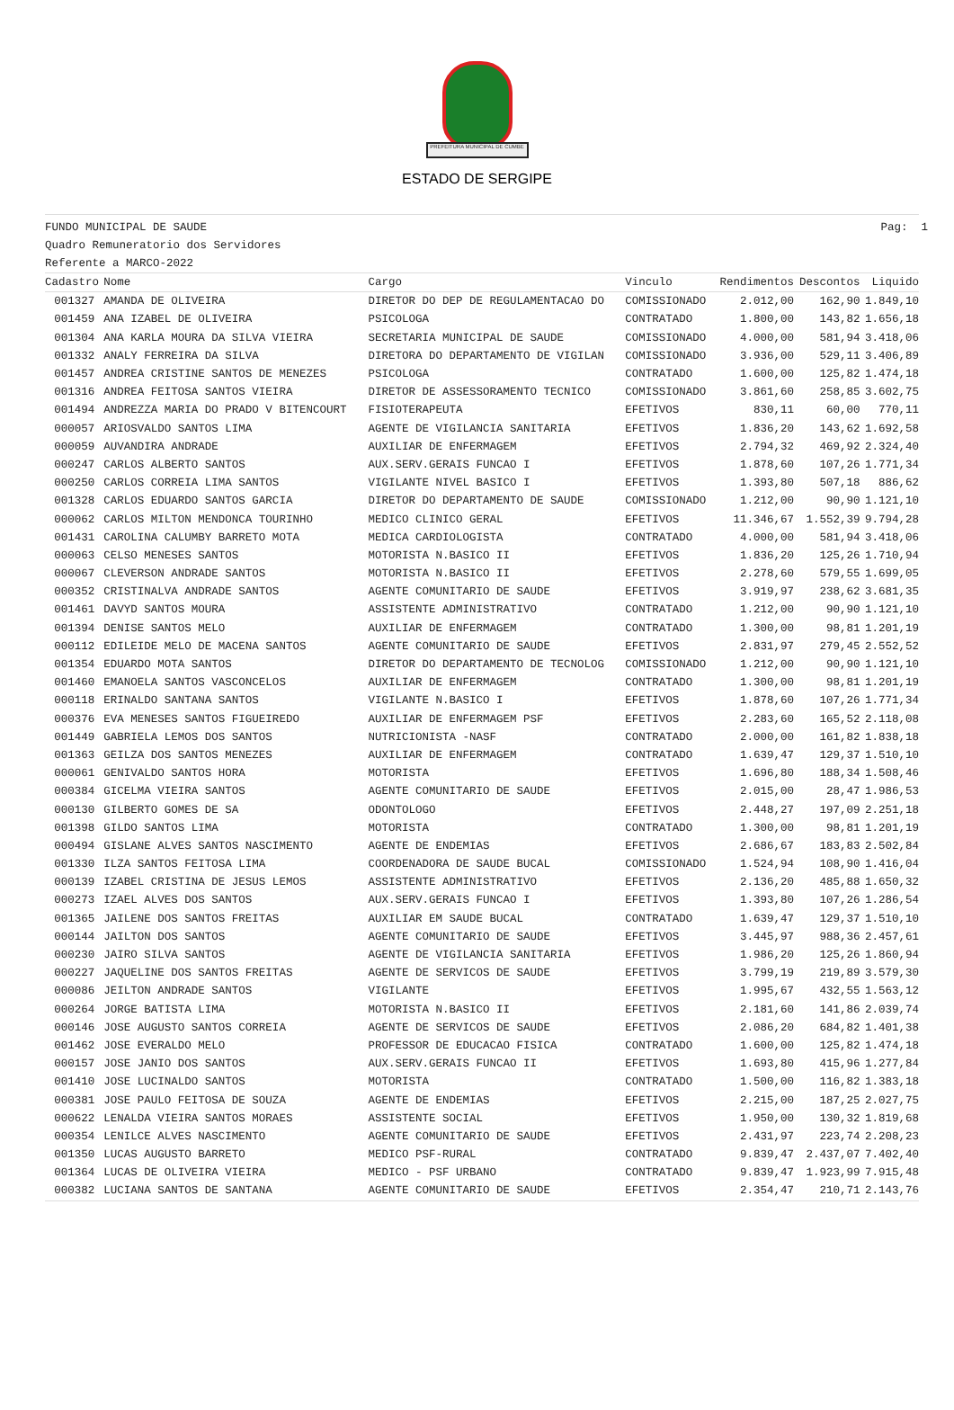PREFEITURA MUNICIPAL DE CUMBE
ESTADO DE SERGIPE
Pag: 1 FUNDO MUNICIPAL DE SAUDE
Quadro Remuneratorio dos Servidores
Referente a MARCO-2022
| Cadastro | Nome | Cargo | Vinculo | Rendimentos | Descontos | Liquido |
| --- | --- | --- | --- | --- | --- | --- |
| 001327 | AMANDA DE OLIVEIRA | DIRETOR DO DEP DE REGULAMENTACAO DO | COMISSIONADO | 2.012,00 | 162,90 | 1.849,10 |
| 001459 | ANA IZABEL DE OLIVEIRA | PSICOLOGA | CONTRATADO | 1.800,00 | 143,82 | 1.656,18 |
| 001304 | ANA KARLA MOURA DA SILVA VIEIRA | SECRETARIA MUNICIPAL DE SAUDE | COMISSIONADO | 4.000,00 | 581,94 | 3.418,06 |
| 001332 | ANALY FERREIRA DA SILVA | DIRETORA DO DEPARTAMENTO DE VIGILAN | COMISSIONADO | 3.936,00 | 529,11 | 3.406,89 |
| 001457 | ANDREA CRISTINE SANTOS DE MENEZES | PSICOLOGA | CONTRATADO | 1.600,00 | 125,82 | 1.474,18 |
| 001316 | ANDREA FEITOSA SANTOS VIEIRA | DIRETOR DE ASSESSORAMENTO TECNICO | COMISSIONADO | 3.861,60 | 258,85 | 3.602,75 |
| 001494 | ANDREZZA MARIA DO PRADO V BITENCOURT | FISIOTERAPEUTA | EFETIVOS | 830,11 | 60,00 | 770,11 |
| 000057 | ARIOSVALDO SANTOS LIMA | AGENTE DE VIGILANCIA SANITARIA | EFETIVOS | 1.836,20 | 143,62 | 1.692,58 |
| 000059 | AUVANDIRA ANDRADE | AUXILIAR DE ENFERMAGEM | EFETIVOS | 2.794,32 | 469,92 | 2.324,40 |
| 000247 | CARLOS ALBERTO SANTOS | AUX.SERV.GERAIS FUNCAO I | EFETIVOS | 1.878,60 | 107,26 | 1.771,34 |
| 000250 | CARLOS CORREIA LIMA SANTOS | VIGILANTE NIVEL BASICO I | EFETIVOS | 1.393,80 | 507,18 | 886,62 |
| 001328 | CARLOS EDUARDO SANTOS GARCIA | DIRETOR DO DEPARTAMENTO DE SAUDE | COMISSIONADO | 1.212,00 | 90,90 | 1.121,10 |
| 000062 | CARLOS MILTON MENDONCA TOURINHO | MEDICO CLINICO GERAL | EFETIVOS | 11.346,67 | 1.552,39 | 9.794,28 |
| 001431 | CAROLINA CALUMBY BARRETO MOTA | MEDICA CARDIOLOGISTA | CONTRATADO | 4.000,00 | 581,94 | 3.418,06 |
| 000063 | CELSO MENESES SANTOS | MOTORISTA N.BASICO II | EFETIVOS | 1.836,20 | 125,26 | 1.710,94 |
| 000067 | CLEVERSON ANDRADE SANTOS | MOTORISTA N.BASICO II | EFETIVOS | 2.278,60 | 579,55 | 1.699,05 |
| 000352 | CRISTINALVA ANDRADE SANTOS | AGENTE COMUNITARIO DE SAUDE | EFETIVOS | 3.919,97 | 238,62 | 3.681,35 |
| 001461 | DAVYD SANTOS MOURA | ASSISTENTE ADMINISTRATIVO | CONTRATADO | 1.212,00 | 90,90 | 1.121,10 |
| 001394 | DENISE SANTOS MELO | AUXILIAR DE ENFERMAGEM | CONTRATADO | 1.300,00 | 98,81 | 1.201,19 |
| 000112 | EDILEIDE MELO DE MACENA SANTOS | AGENTE COMUNITARIO DE SAUDE | EFETIVOS | 2.831,97 | 279,45 | 2.552,52 |
| 001354 | EDUARDO MOTA SANTOS | DIRETOR DO DEPARTAMENTO DE TECNOLOG | COMISSIONADO | 1.212,00 | 90,90 | 1.121,10 |
| 001460 | EMANOELA SANTOS VASCONCELOS | AUXILIAR DE ENFERMAGEM | CONTRATADO | 1.300,00 | 98,81 | 1.201,19 |
| 000118 | ERINALDO SANTANA SANTOS | VIGILANTE N.BASICO I | EFETIVOS | 1.878,60 | 107,26 | 1.771,34 |
| 000376 | EVA MENESES SANTOS FIGUEIREDO | AUXILIAR DE ENFERMAGEM PSF | EFETIVOS | 2.283,60 | 165,52 | 2.118,08 |
| 001449 | GABRIELA LEMOS DOS SANTOS | NUTRICIONISTA -NASF | CONTRATADO | 2.000,00 | 161,82 | 1.838,18 |
| 001363 | GEILZA DOS SANTOS MENEZES | AUXILIAR DE ENFERMAGEM | CONTRATADO | 1.639,47 | 129,37 | 1.510,10 |
| 000061 | GENIVALDO SANTOS HORA | MOTORISTA | EFETIVOS | 1.696,80 | 188,34 | 1.508,46 |
| 000384 | GICELMA VIEIRA SANTOS | AGENTE COMUNITARIO DE SAUDE | EFETIVOS | 2.015,00 | 28,47 | 1.986,53 |
| 000130 | GILBERTO GOMES DE SA | ODONTOLOGO | EFETIVOS | 2.448,27 | 197,09 | 2.251,18 |
| 001398 | GILDO SANTOS LIMA | MOTORISTA | CONTRATADO | 1.300,00 | 98,81 | 1.201,19 |
| 000494 | GISLANE ALVES SANTOS NASCIMENTO | AGENTE DE ENDEMIAS | EFETIVOS | 2.686,67 | 183,83 | 2.502,84 |
| 001330 | ILZA SANTOS FEITOSA LIMA | COORDENADORA DE SAUDE BUCAL | COMISSIONADO | 1.524,94 | 108,90 | 1.416,04 |
| 000139 | IZABEL CRISTINA DE JESUS LEMOS | ASSISTENTE ADMINISTRATIVO | EFETIVOS | 2.136,20 | 485,88 | 1.650,32 |
| 000273 | IZAEL ALVES DOS SANTOS | AUX.SERV.GERAIS FUNCAO I | EFETIVOS | 1.393,80 | 107,26 | 1.286,54 |
| 001365 | JAILENE DOS SANTOS FREITAS | AUXILIAR EM SAUDE BUCAL | CONTRATADO | 1.639,47 | 129,37 | 1.510,10 |
| 000144 | JAILTON DOS SANTOS | AGENTE COMUNITARIO DE SAUDE | EFETIVOS | 3.445,97 | 988,36 | 2.457,61 |
| 000230 | JAIRO SILVA SANTOS | AGENTE DE VIGILANCIA SANITARIA | EFETIVOS | 1.986,20 | 125,26 | 1.860,94 |
| 000227 | JAQUELINE DOS SANTOS FREITAS | AGENTE DE SERVICOS DE SAUDE | EFETIVOS | 3.799,19 | 219,89 | 3.579,30 |
| 000086 | JEILTON ANDRADE SANTOS | VIGILANTE | EFETIVOS | 1.995,67 | 432,55 | 1.563,12 |
| 000264 | JORGE BATISTA LIMA | MOTORISTA N.BASICO II | EFETIVOS | 2.181,60 | 141,86 | 2.039,74 |
| 000146 | JOSE AUGUSTO SANTOS CORREIA | AGENTE DE SERVICOS DE SAUDE | EFETIVOS | 2.086,20 | 684,82 | 1.401,38 |
| 001462 | JOSE EVERALDO MELO | PROFESSOR DE EDUCACAO FISICA | CONTRATADO | 1.600,00 | 125,82 | 1.474,18 |
| 000157 | JOSE JANIO DOS SANTOS | AUX.SERV.GERAIS FUNCAO II | EFETIVOS | 1.693,80 | 415,96 | 1.277,84 |
| 001410 | JOSE LUCINALDO SANTOS | MOTORISTA | CONTRATADO | 1.500,00 | 116,82 | 1.383,18 |
| 000381 | JOSE PAULO FEITOSA DE SOUZA | AGENTE DE ENDEMIAS | EFETIVOS | 2.215,00 | 187,25 | 2.027,75 |
| 000622 | LENALDA VIEIRA SANTOS MORAES | ASSISTENTE SOCIAL | EFETIVOS | 1.950,00 | 130,32 | 1.819,68 |
| 000354 | LENILCE ALVES NASCIMENTO | AGENTE COMUNITARIO DE SAUDE | EFETIVOS | 2.431,97 | 223,74 | 2.208,23 |
| 001350 | LUCAS AUGUSTO BARRETO | MEDICO PSF-RURAL | CONTRATADO | 9.839,47 | 2.437,07 | 7.402,40 |
| 001364 | LUCAS DE OLIVEIRA VIEIRA | MEDICO - PSF URBANO | CONTRATADO | 9.839,47 | 1.923,99 | 7.915,48 |
| 000382 | LUCIANA SANTOS DE SANTANA | AGENTE COMUNITARIO DE SAUDE | EFETIVOS | 2.354,47 | 210,71 | 2.143,76 |